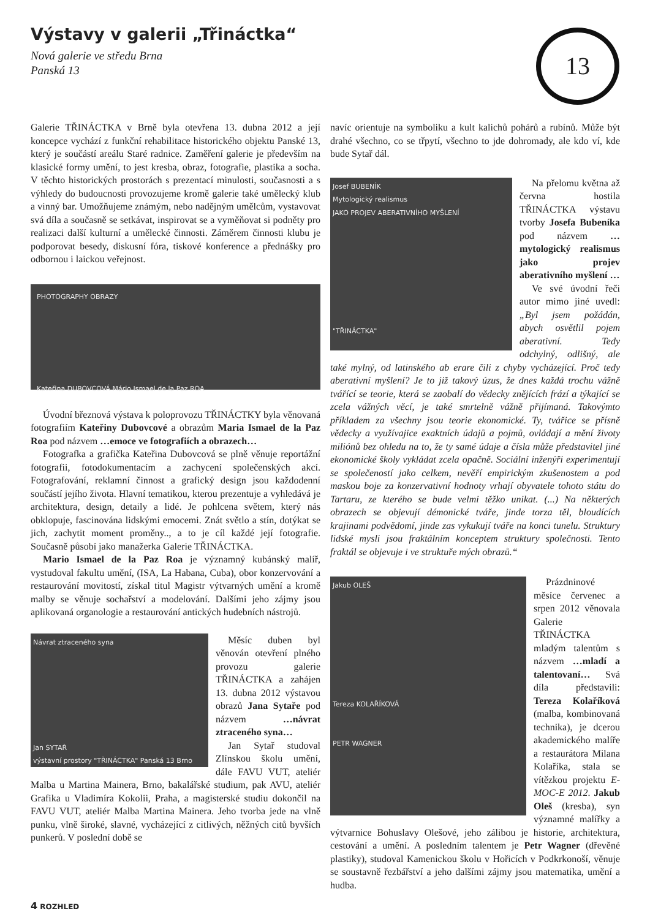Výstavy v galerii „Třináctka“
Nová galerie ve středu Brna
Panská 13
13
Galerie TŘINÁCTKA v Brně byla otevřena 13. dubna 2012 a její koncepce vychází z funkční rehabilitace historického objektu Panské 13, který je součástí areálu Staré radnice. Zaměření galerie je především na klasické formy umění, to jest kresba, obraz, fotografie, plastika a socha. V těchto historických prostorách s prezentací minulosti, současnosti a s výhledy do budoucnosti provozujeme kromě galerie také umělecký klub a vinný bar. Umožňujeme známým, nebo nadějným umělcům, vystavovat svá díla a současně se setkávat, inspirovat se a vyměňovat si podněty pro realizaci další kulturní a umělecké činnosti. Záměrem činnosti klubu je podporovat besedy, diskusní fóra, tiskové konference a přednášky pro odbornou i laickou veřejnost.
PHOTOGRAPHY OBRAZY
Kateřina DUBOVCOVÁ Mário Ismael de la Paz ROA
Úvodní březnová výstava k poloprovozu TŘINÁCTKY byla věnovaná fotografiím Kateřiny Dubovcové a obrazům Maria Ismael de la Paz Roa pod názvem …emoce ve fotografiích a obrazech…
Fotografka a grafička Kateřina Dubovcová se plně věnuje reportážní fotografii, fotodokumentacím a zachycení společenských akcí. Fotografování, reklamní činnost a grafický design jsou každodenní součástí jejího života. Hlavní tematikou, kterou prezentuje a vyhledává je architektura, design, detaily a lidé. Je pohlcena světem, který nás obklopuje, fascinována lidskými emocemi. Znát světlo a stín, dotýkat se jich, zachytit moment proměny.., a to je cíl každé její fotografie. Současně působí jako manažerka Galerie TŘINÁCTKA.
Mario Ismael de la Paz Roa je významný kubánský malíř, vystudoval fakultu umění, (ISA, La Habana, Cuba), obor konzervování a restaurování movitostí, získal titul Magistr výtvarných umění a kromě malby se věnuje sochařství a modelování. Dalšími jeho zájmy jsou aplikovaná organologie a restaurování antických hudebních nástrojů.
Návrat ztraceného syna
Jan SYTAŘ
výstavní prostory "TŘINÁCTKA" Panská 13 Brno
Měsíc duben byl věnován otevření plného provozu galerie TŘINÁCTKA a zahájen 13. dubna 2012 výstavou obrazů Jana Sytaře pod názvem …návrat ztraceného syna…
Jan Sytař studoval Zlínskou školu umění, dále FAVU VUT, ateliér Malba u Martina Mainera, Brno, bakalářské studium, pak AVU, ateliér Grafika u Vladimíra Kokolii, Praha, a magisterské studiu dokončil na FAVU VUT, ateliér Malba Martina Mainera. Jeho tvorba jede na vlně punku, vlně široké, slavné, vycházející z citlivých, něžných citů byvších punkerů. V poslední době se
navíc orientuje na symboliku a kult kalichů pohárů a rubínů. Může být drahé všechno, co se třpytí, všechno to jde dohromady, ale kdo ví, kde bude Sytař dál.
Josef BUBENÍK
Mytologický realismus
JAKO PROJEV ABERATIVNÍHO MYŠLENÍ
"TŘINÁCTKA"
Na přelomu května až června hostila TŘINÁCTKA výstavu tvorby Josefa Bubeníka pod názvem … mytologický realismus jako projev aberativního myšlení …
Ve své úvodní řeči autor mimo jiné uvedl: „Byl jsem požádán, abych osvětlil pojem aberativní. Tedy odchylný, odlišný, ale také mylný, od latinského ab erare čili z chyby vycházející. Proč tedy aberativní myšlení? Je to již takový úzus, že dnes každá trochu vážně tvářící se teorie, která se zaobalí do vědecky znějících frází a týkající se zcela vážných věcí, je také smrtelně vážně přijímaná. Takovýmto příkladem za všechny jsou teorie ekonomické. Ty, tvářice se přísně vědecky a využívajice exaktních údajů a pojmů, ovládají a mění životy miliónů bez ohledu na to, že ty samé údaje a čísla může představitel jiné ekonomické školy vykládat zcela opačně. Sociální inženýři experimentují se společeností jako celkem, nevěří empirickým zkušenostem a pod maskou boje za konzervativní hodnoty vrhají obyvatele tohoto státu do Tartaru, ze kterého se bude velmi těžko unikat. (...) Na některých obrazech se objevují démonické tváře, jinde torza těl, bloudících krajinami podvědomí, jinde zas vykukují tváře na konci tunelu. Struktury lidské mysli jsou fraktálním konceptem struktury společnosti. Tento fraktál se objevuje i ve struktuře mých obrazů.“
Jakub OLEŠ
Tereza KOLAŘÍKOVÁ
PETR WAGNER
Prázdninové měsíce červenec a srpen 2012 věnovala Galerie TŘINÁCTKA mladým talentům s názvem …mladí a talentovaní… Svá díla představili: Tereza Kolaříková (malba, kombinovaná technika), je dcerou akademického malíře a restaurátora Milana Kolaříka, stala se vítězkou projektu E-MOC-E 2012. Jakub Oleš (kresba), syn významné malířky a výtvarnice Bohuslavy Olešové, jeho zálibou je historie, architektura, cestování a umění. A posledním talentem je Petr Wagner (dřevěné plastiky), studoval Kamenickou školu v Hořicích v Podkrkonoší, věnuje se soustavně řezbářství a jeho dalšími zájmy jsou matematika, umění a hudba.
4 ROZHLED